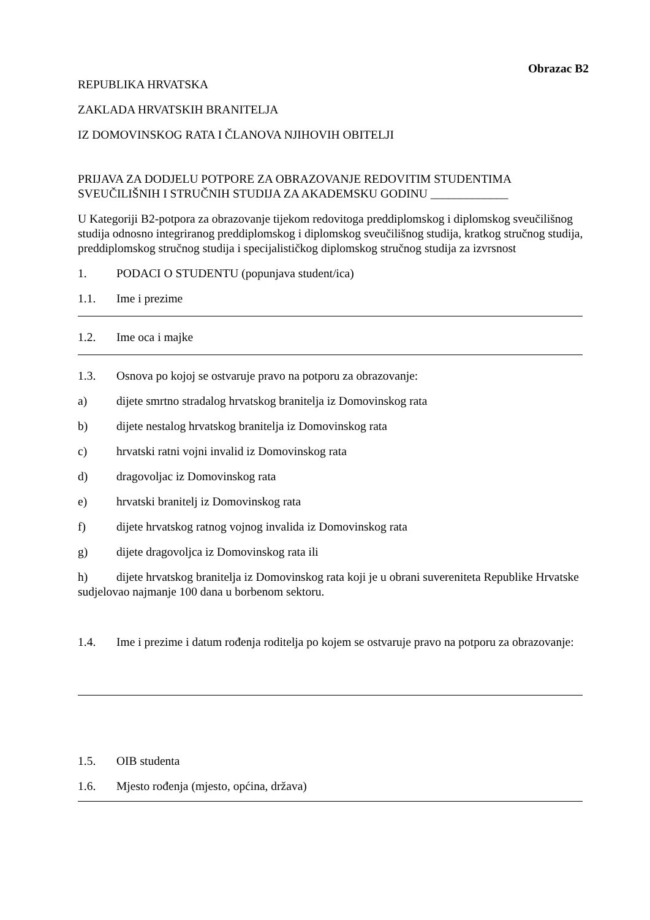Obrazac B2
REPUBLIKA HRVATSKA
ZAKLADA HRVATSKIH BRANITELJA
IZ DOMOVINSKOG RATA I ČLANOVA NJIHOVIH OBITELJI
PRIJAVA ZA DODJELU POTPORE ZA OBRAZOVANJE REDOVITIM STUDENTIMA SVEUČILIŠNIH I STRUČNIH STUDIJA ZA AKADEMSKU GODINU _____________
U Kategoriji B2-potpora za obrazovanje tijekom redovitoga preddiplomskog i diplomskog sveučilišnog studija odnosno integriranog preddiplomskog i diplomskog sveučilišnog studija, kratkog stručnog studija, preddiplomskog stručnog studija i specijalističkog diplomskog stručnog studija za izvrsnost
1. PODACI O STUDENTU (popunjava student/ica)
1.1. Ime i prezime
1.2. Ime oca i majke
1.3. Osnova po kojoj se ostvaruje pravo na potporu za obrazovanje:
a) dijete smrtno stradalog hrvatskog branitelja iz Domovinskog rata
b) dijete nestalog hrvatskog branitelja iz Domovinskog rata
c) hrvatski ratni vojni invalid iz Domovinskog rata
d) dragovoljac iz Domovinskog rata
e) hrvatski branitelj iz Domovinskog rata
f) dijete hrvatskog ratnog vojnog invalida iz Domovinskog rata
g) dijete dragovoljca iz Domovinskog rata ili
h) dijete hrvatskog branitelja iz Domovinskog rata koji je u obrani suvereniteta Republike Hrvatske sudjelovao najmanje 100 dana u borbenom sektoru.
1.4. Ime i prezime i datum rođenja roditelja po kojem se ostvaruje pravo na potporu za obrazovanje:
1.5. OIB studenta
1.6. Mjesto rođenja (mjesto, općina, država)